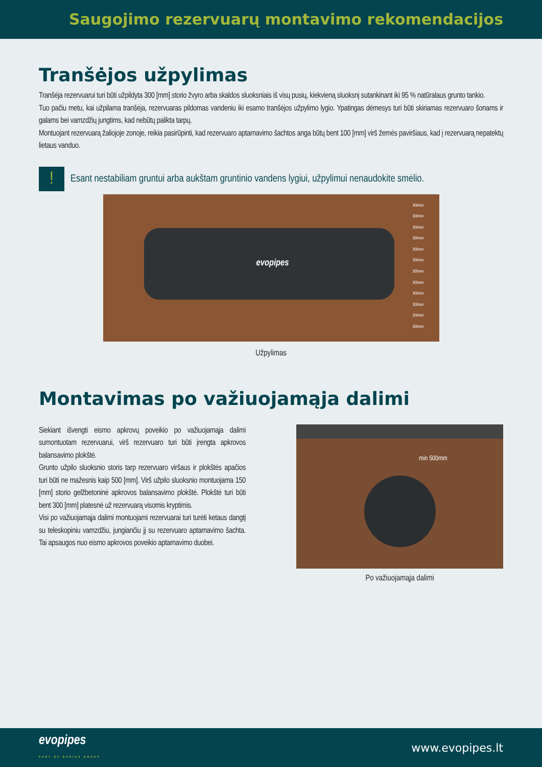Saugojimo rezervuarų montavimo rekomendacijos
Tranšėjos užpylimas
Tranšėja rezervuarui turi būti užpildyta 300 [mm] storio žvyro arba skaldos sluoksniais iš visų pusių, kiekvieną sluoksnį sutankinant iki 95 % natūralaus grunto tankio.
Tuo pačiu metu, kai užpilama tranšėja, rezervuaras pildomas vandeniu iki esamo tranšėjos užpylimo lygio. Ypatingas dėmesys turi būti skiriamas rezervuaro šonams ir galams bei vamzdžių jungtims, kad nebūtų palikta tarpų.
Montuojant rezervuarą žaliojoje zonoje, reikia pasirūpinti, kad rezervuaro aptarnavimo šachtos anga būtų bent 100 [mm] virš žemės paviršiaus, kad į rezervuarą nepatektų lietaus vanduo.
!
Esant nestabiliam gruntui arba aukštam gruntinio vandens lygiui, užpylimui nenaudokite smėlio.
300mm
300mm
300mm
300mm
300mm
300mm
300mm
300mm
300mm
300mm
200mm
300mm
evopipes
Užpylimas
Montavimas po važiuojamąja dalimi
Siekiant išvengti eismo apkrovų poveikio po važiuojamąja dalimi sumontuotam rezervuarui, virš rezervuaro turi būti įrengta apkrovos balansavimo plokštė.
Grunto užpilo sluoksnio storis tarp rezervuaro viršaus ir plokštės apačios turi būti ne mažesnis kaip 500 [mm]. Virš užpilo sluoksnio montuojama 150 [mm] storio gelžbetoninė apkrovos balansavimo plokštė. Plokštė turi būti bent 300 [mm] platesnė už rezervuarą visomis kryptimis.
Visi po važiuojamąja dalimi montuojami rezervuarai turi turėti ketaus dangtį su teleskopiniu vamzdžiu, jungiančiu jį su rezervuaro aptarnavimo šachta. Tai apsaugos nuo eismo apkrovos poveikio aptarnavimo duobei.
min 500mm
Po važiuojamąja dalimi
evopipes
PART OF RADIUS GROUP www.evopipes.lt